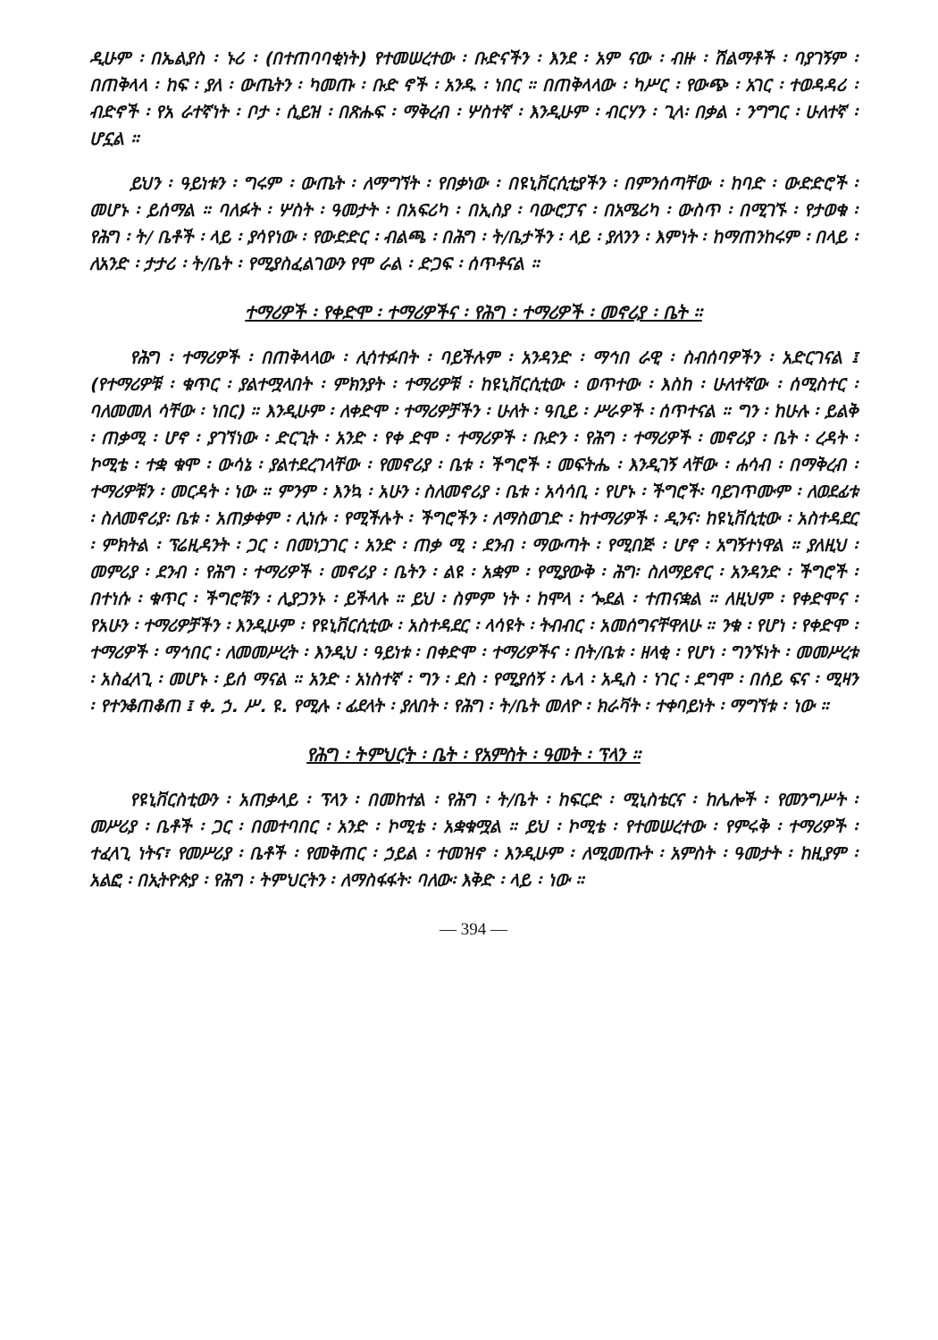ዲሁም ፡ በኤልያስ ፡ ኑሪ ፡ (በተጠባባቂነት) የተመሠረተው ፡ ቡድናችን ፡ እንደ ፡ አም ናው ፡ ብዙ ፡ ሽልማቶች ፡ ባያገኝም ፡ በጠቅላላ ፡ ከፍ ፡ ያለ ፡ ውጤትን ፡ ካመጡ ፡ ቡድ ኖች ፡ አንዱ ፡ ነበር ። በጠቅላላው ፡ ካሥር ፡ የውጭ ፡ አገር ፡ ተወዳዳሪ ፡ ብድኖች ፡ የአ ራተኛነት ፡ ቦታ ፡ ሲይዝ ፡ በጽሑፍ ፡ ማቅረብ ፡ ሦስተኛ ፡ እንዲሁም ፡ ብርሃን ፡ ጊላ፡ በቃል ፡ ንግግር ፡ ሁለተኛ ፡ ሆኗል ።
ይህን ፡ ዓይነቱን ፡ ግሩም ፡ ውጤት ፡ ለማግኘት ፡ የበቃነው ፡ በዩኒቨርሲቲያችን ፡ በምንሰጣቸው ፡ ከባድ ፡ ውድድሮች ፡ መሆኑ ፡ ይሰማል ። ባለፉት ፡ ሦስት ፡ ዓመታት ፡ በአፍሪካ ፡ በኢስያ ፡ ባውሮፓና ፡ በአሜሪካ ፡ ውስጥ ፡ በሚገኙ ፡ የታወቁ ፡ የሕግ ፡ ት/ ቤቶች ፡ ላይ ፡ ያሳየነው ፡ የውድድር ፡ ብልጫ ፡ በሕግ ፡ ት/ቤታችን ፡ ላይ ፡ ያለንን ፡ እምነት ፡ ከማጠንከሩም ፡ በላይ ፡ ለአንድ ፡ ታታሪ ፡ ት/ቤት ፡ የሚያስፈልገውን የሞ ራል ፡ ድጋፍ ፡ ሰጥቶናል ።
ተማሪዎች ፡ የቀድሞ ፡ ተማሪዎችና ፡ የሕግ ፡ ተማሪዎች ፡ መኖሪያ ፡ ቤት ።
የሕግ ፡ ተማሪዎች ፡ በጠቅላላው ፡ ሊሳተፉበት ፡ ባይችሉም ፡ አንዳንድ ፡ ማኅበ ራዊ ፡ ስብሰባዎችን ፡ አድርገናል ፤ (የተማሪዎቹ ፡ ቁጥር ፡ ያልተሟላበት ፡ ምክንያት ፡ ተማሪዎቹ ፡ ከዩኒቨርሲቲው ፡ ወጥተው ፡ እስከ ፡ ሁለተኛው ፡ ሰሚስተር ፡ ባለመመለ ሳቸው ፡ ነበር) ። እንዲሁም ፡ ለቀድሞ ፡ ተማሪዎቻችን ፡ ሁለት ፡ ዓቢይ ፡ ሥራዎች ፡ ሰጥተናል ። ግን ፡ ከሁሉ ፡ ይልቅ ፡ ጠቃሚ ፡ ሆኖ ፡ ያገኘነው ፡ ድርጊት ፡ አንድ ፡ የቀ ድሞ ፡ ተማሪዎች ፡ ቡድን ፡ የሕግ ፡ ተማሪዎች ፡ መኖሪያ ፡ ቤት ፡ ረዳት ፡ ኮሚቴ ፡ ተቋ ቁሞ ፡ ውሳኔ ፡ ያልተደረገላቸው ፡ የመኖሪያ ፡ ቤቱ ፡ ችግሮች ፡ መፍትሔ ፡ እንዲገኝ ላቸው ፡ ሐሳብ ፡ በማቅረብ ፡ ተማሪዎቹን ፡ መርዳት ፡ ነው ። ምንም ፡ እንኳ ፡ አሁን ፡ ስለመኖሪያ ፡ ቤቱ ፡ አሳሳቢ ፡ የሆኑ ፡ ችግሮች፡ ባይገጥሙም ፡ ለወደፊቱ ፡ ስለመኖሪያ፡ ቤቱ ፡ አጠቃቀም ፡ ሊነሱ ፡ የሚችሉት ፡ ችግሮችን ፡ ለማስወገድ ፡ ከተማሪዎች ፡ ዲንና፡ ከዩኒቨሲቲው ፡ አስተዳደር ፡ ምክትል ፡ ፕሬዚዳንት ፡ ጋር ፡ በመነጋገር ፡ አንድ ፡ ጠቃ ሚ ፡ ደንብ ፡ ማውጣት ፡ የሚበጅ ፡ ሆኖ ፡ አግኝተነዋል ። ያለዚህ ፡ መምሪያ ፡ ደንብ ፡ የሕግ ፡ ተማሪዎች ፡ መኖሪያ ፡ ቤትን ፡ ልዩ ፡ አቋም ፡ የሚያውቅ ፡ ሕግ፡ ስለማይኖር ፡ አንዳንድ ፡ ችግሮች ፡ በተነሱ ፡ ቁጥር ፡ ችግሮቹን ፡ ሊያጋንኑ ፡ ይችላሉ ። ይህ ፡ ስምም ነት ፡ ከሞላ ፡ ጐደል ፡ ተጠናቋል ። ለዚህም ፡ የቀድሞና ፡ የአሁን ፡ ተማሪዎቻችን ፡ እንዲሁም ፡ የዩኒቨርሲቲው ፡ አስተዳደር ፡ ላሳዩት ፡ ትብብር ፡ አመሰግናቸዋለሁ ። ንቁ ፡ የሆነ ፡ የቀድሞ ፡ ተማሪዎች ፡ ማኅበር ፡ ለመመሥረት ፡ እንዲህ ፡ ዓይነቱ ፡ በቀድሞ ፡ ተማሪዎችና ፡ በት/ቤቱ ፡ ዘላቂ ፡ የሆነ ፡ ግንኙነት ፡ መመሥረቱ ፡ አስፈላጊ ፡ መሆኑ ፡ ይሰ ማናል ። አንድ ፡ አነስተኛ ፡ ግን ፡ ደስ ፡ የሚያሰኝ ፡ ሌላ ፡ አዲስ ፡ ነገር ፡ ደግሞ ፡ በሰይ ፍና ፡ ሚዛን ፡ የተንቆጠቆጠ ፤ ቀ. ኃ. ሥ. ዩ. የሚሉ ፡ ፊደላት ፡ ያለበት ፡ የሕግ ፡ ት/ቤት መለዮ ፡ ክራቫት ፡ ተቀባይነት ፡ ማግኘቱ ፡ ነው ።
የሕግ ፡ ትምህርት ፡ ቤት ፡ የአምስት ፡ ዓመት ፡ ፕላን ።
የዩኒቨርስቲውን ፡ አጠቃላይ ፡ ፕላን ፡ በመከተል ፡ የሕግ ፡ ት/ቤት ፡ ከፍርድ ፡ ሚኒስቴርና ፡ ከሌሎች ፡ የመንግሥት ፡ መሥሪያ ፡ ቤቶች ፡ ጋር ፡ በመተባበር ፡ አንድ ፡ ኮሚቴ ፡ አቋቁሟል ። ይህ ፡ ኮሚቴ ፡ የተመሠረተው ፡ የምሩቅ ፡ ተማሪዎች ፡ ተፈላጊ ነትና፣ የመሥሪያ ፡ ቤቶች ፡ የመቅጠር ፡ ኃይል ፡ ተመዝኖ ፡ እንዲሁም ፡ ለሚመጡት ፡ አምስት ፡ ዓመታት ፡ ከዚያም ፡ አልፎ ፡ በኢትዮጵያ ፡ የሕግ ፡ ትምህርትን ፡ ለማስፋፋት፡ ባለው፡ እቅድ ፡ ላይ ፡ ነው ።
— 394 —